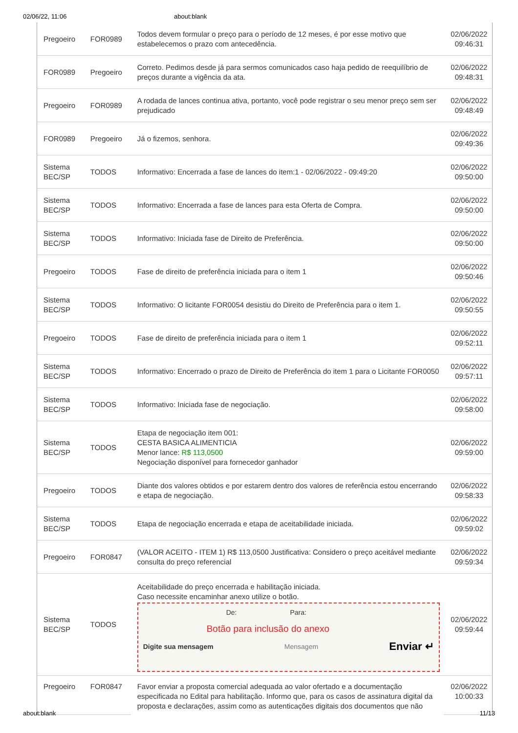02/06/22, 11:06 about:blank
| Pregoeiro | FOR0989 | Todos devem formular o preço para o período de 12 meses, é por esse motivo que estabelecemos o prazo com antecedência. | 02/06/2022 09:46:31 |
| FOR0989 | Pregoeiro | Correto. Pedimos desde já para sermos comunicados caso haja pedido de reequilíbrio de preços durante a vigência da ata. | 02/06/2022 09:48:31 |
| Pregoeiro | FOR0989 | A rodada de lances continua ativa, portanto, você pode registrar o seu menor preço sem ser prejudicado | 02/06/2022 09:48:49 |
| FOR0989 | Pregoeiro | Já o fizemos, senhora. | 02/06/2022 09:49:36 |
| Sistema BEC/SP | TODOS | Informativo: Encerrada a fase de lances do item:1 - 02/06/2022 - 09:49:20 | 02/06/2022 09:50:00 |
| Sistema BEC/SP | TODOS | Informativo: Encerrada a fase de lances para esta Oferta de Compra. | 02/06/2022 09:50:00 |
| Sistema BEC/SP | TODOS | Informativo: Iniciada fase de Direito de Preferência. | 02/06/2022 09:50:00 |
| Pregoeiro | TODOS | Fase de direito de preferência iniciada para o item 1 | 02/06/2022 09:50:46 |
| Sistema BEC/SP | TODOS | Informativo: O licitante FOR0054 desistiu do Direito de Preferência para o item 1. | 02/06/2022 09:50:55 |
| Pregoeiro | TODOS | Fase de direito de preferência iniciada para o item 1 | 02/06/2022 09:52:11 |
| Sistema BEC/SP | TODOS | Informativo: Encerrado o prazo de Direito de Preferência do item 1 para o Licitante FOR0050 | 02/06/2022 09:57:11 |
| Sistema BEC/SP | TODOS | Informativo: Iniciada fase de negociação. | 02/06/2022 09:58:00 |
| Sistema BEC/SP | TODOS | Etapa de negociação item 001: CESTA BASICA ALIMENTICIA Menor lance: R$ 113,0500 Negociação disponível para fornecedor ganhador | 02/06/2022 09:59:00 |
| Pregoeiro | TODOS | Diante dos valores obtidos e por estarem dentro dos valores de referência estou encerrando e etapa de negociação. | 02/06/2022 09:58:33 |
| Sistema BEC/SP | TODOS | Etapa de negociação encerrada e etapa de aceitabilidade iniciada. | 02/06/2022 09:59:02 |
| Pregoeiro | FOR0847 | (VALOR ACEITO - ITEM 1) R$ 113,0500 Justificativa: Considero o preço aceitável mediante consulta do preço referencial | 02/06/2022 09:59:34 |
| Sistema BEC/SP | TODOS | Aceitabilidade do preço encerrada e habilitação iniciada. Caso necessite encaminhar anexo utilize o botão. De: Para: Botão para inclusão do anexo Digite sua mensagem Mensagem Enviar ↵ | 02/06/2022 09:59:44 |
| Pregoeiro | FOR0847 | Favor enviar a proposta comercial adequada ao valor ofertado e a documentação especificada no Edital para habilitação. Informo que, para os casos de assinatura digital da proposta e declarações, assim como as autenticações digitais dos documentos que não | 02/06/2022 10:00:33 |
about:blank 11/13